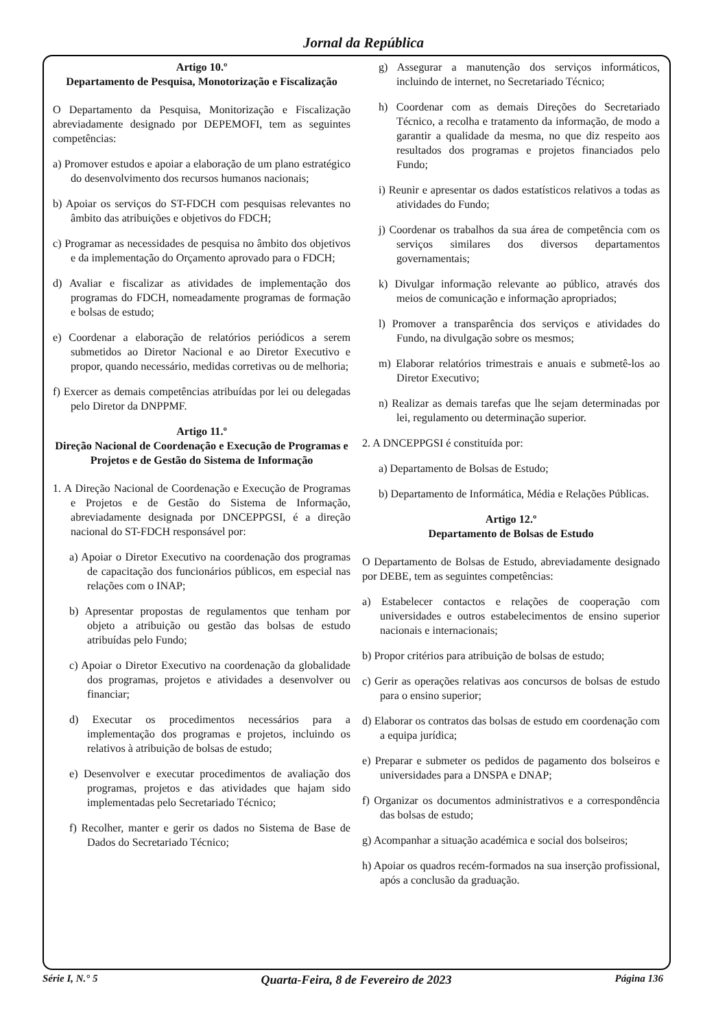Jornal da República
Artigo 10.º
Departamento de Pesquisa, Monotorização e Fiscalização
O Departamento da Pesquisa, Monitorização e Fiscalização abreviadamente designado por DEPEMOFI, tem as seguintes competências:
a) Promover estudos e apoiar a elaboração de um plano estratégico do desenvolvimento dos recursos humanos nacionais;
b) Apoiar os serviços do ST-FDCH com pesquisas relevantes no âmbito das atribuições e objetivos do FDCH;
c) Programar as necessidades de pesquisa no âmbito dos objetivos e da implementação do Orçamento aprovado para o FDCH;
d) Avaliar e fiscalizar as atividades de implementação dos programas do FDCH, nomeadamente programas de formação e bolsas de estudo;
e) Coordenar a elaboração de relatórios periódicos a serem submetidos ao Diretor Nacional e ao Diretor Executivo e propor, quando necessário, medidas corretivas ou de melhoria;
f) Exercer as demais competências atribuídas por lei ou delegadas pelo Diretor da DNPPMF.
Artigo 11.º
Direção Nacional de Coordenação e Execução de Programas e Projetos e de Gestão do Sistema de Informação
1. A Direção Nacional de Coordenação e Execução de Programas e Projetos e de Gestão do Sistema de Informação, abreviadamente designada por DNCEPPGSI, é a direção nacional do ST-FDCH responsável por:
a) Apoiar o Diretor Executivo na coordenação dos programas de capacitação dos funcionários públicos, em especial nas relações com o INAP;
b) Apresentar propostas de regulamentos que tenham por objeto a atribuição ou gestão das bolsas de estudo atribuídas pelo Fundo;
c) Apoiar o Diretor Executivo na coordenação da globalidade dos programas, projetos e atividades a desenvolver ou financiar;
d) Executar os procedimentos necessários para a implementação dos programas e projetos, incluindo os relativos à atribuição de bolsas de estudo;
e) Desenvolver e executar procedimentos de avaliação dos programas, projetos e das atividades que hajam sido implementadas pelo Secretariado Técnico;
f) Recolher, manter e gerir os dados no Sistema de Base de Dados do Secretariado Técnico;
g) Assegurar a manutenção dos serviços informáticos, incluindo de internet, no Secretariado Técnico;
h) Coordenar com as demais Direções do Secretariado Técnico, a recolha e tratamento da informação, de modo a garantir a qualidade da mesma, no que diz respeito aos resultados dos programas e projetos financiados pelo Fundo;
i) Reunir e apresentar os dados estatísticos relativos a todas as atividades do Fundo;
j) Coordenar os trabalhos da sua área de competência com os serviços similares dos diversos departamentos governamentais;
k) Divulgar informação relevante ao público, através dos meios de comunicação e informação apropriados;
l) Promover a transparência dos serviços e atividades do Fundo, na divulgação sobre os mesmos;
m) Elaborar relatórios trimestrais e anuais e submetê-los ao Diretor Executivo;
n) Realizar as demais tarefas que lhe sejam determinadas por lei, regulamento ou determinação superior.
2. A DNCEPPGSI é constituída por:
a) Departamento de Bolsas de Estudo;
b) Departamento de Informática, Média e Relações Públicas.
Artigo 12.º
Departamento de Bolsas de Estudo
O Departamento de Bolsas de Estudo, abreviadamente designado por DEBE, tem as seguintes competências:
a) Estabelecer contactos e relações de cooperação com universidades e outros estabelecimentos de ensino superior nacionais e internacionais;
b) Propor critérios para atribuição de bolsas de estudo;
c) Gerir as operações relativas aos concursos de bolsas de estudo para o ensino superior;
d) Elaborar os contratos das bolsas de estudo em coordenação com a equipa jurídica;
e) Preparar e submeter os pedidos de pagamento dos bolseiros e universidades para a DNSPA e DNAP;
f) Organizar os documentos administrativos e a correspondência das bolsas de estudo;
g) Acompanhar a situação académica e social dos bolseiros;
h) Apoiar os quadros recém-formados na sua inserção profissional, após a conclusão da graduação.
Série I, N.° 5 Quarta-Feira, 8 de Fevereiro de 2023 Página 136